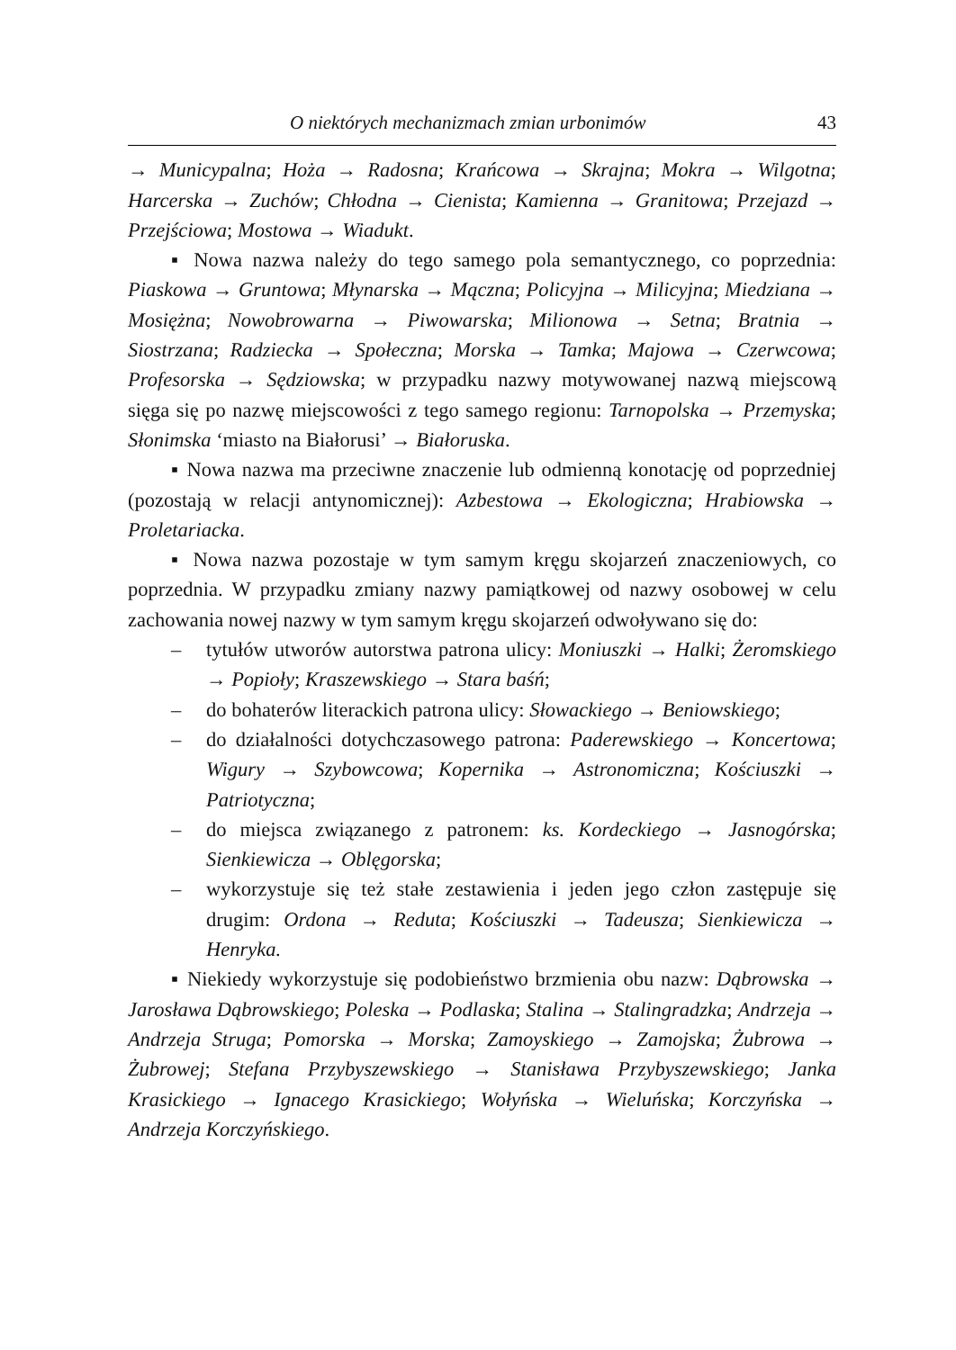O niektórych mechanizmach zmian urbonimów 43
→ Municypalna; Hoża → Radosna; Krańcowa → Skrajna; Mokra → Wilgotna; Harcerska → Zuchów; Chłodna → Cienista; Kamienna → Granitowa; Przejazd → Przejściowa; Mostowa → Wiadukt.
▪ Nowa nazwa należy do tego samego pola semantycznego, co poprzednia: Piaskowa → Gruntowa; Młynarska → Mączna; Policyjna → Milicyjna; Miedziana → Mosiężna; Nowobrowarna → Piwowarska; Milionowa → Setna; Bratnia → Siostrzana; Radziecka → Społeczna; Morska → Tamka; Majowa → Czerwcowa; Profesorska → Sędziowska; w przypadku nazwy motywowanej nazwą miejscową sięga się po nazwę miejscowości z tego samego regionu: Tarnopolska → Przemyska; Słonimska ‘miasto na Białorusi’ → Białoruska.
▪ Nowa nazwa ma przeciwne znaczenie lub odmienną konotację od poprzedniej (pozostają w relacji antynomicznej): Azbestowa → Ekologiczna; Hrabiowska → Proletariacka.
▪ Nowa nazwa pozostaje w tym samym kręgu skojarzeń znaczeniowych, co poprzednia. W przypadku zmiany nazwy pamiątkowej od nazwy osobowej w celu zachowania nowej nazwy w tym samym kręgu skojarzeń odwoływano się do:
– tytułów utworów autorstwa patrona ulicy: Moniuszki → Halki; Żeromskiego → Popioły; Kraszewskiego → Stara baśń;
– do bohaterów literackich patrona ulicy: Słowackiego → Beniowskiego;
– do działalności dotychczasowego patrona: Paderewskiego → Koncertowa; Wigury → Szybowcowa; Kopernika → Astronomiczna; Kościuszki → Patriotyczna;
– do miejsca związanego z patronem: ks. Kordeckiego → Jasnogórska; Sienkiewicza → Oblęgorska;
– wykorzystuje się też stałe zestawienia i jeden jego człon zastępuje się drugim: Ordona → Reduta; Kościuszki → Tadeusza; Sienkiewicza → Henryka.
▪ Niekiedy wykorzystuje się podobieństwo brzmienia obu nazw: Dąbrowska → Jarosława Dąbrowskiego; Poleska → Podlaska; Stalina → Stalingradzka; Andrzeja → Andrzeja Struga; Pomorska → Morska; Zamoyskiego → Zamojska; Żubrowa → Żubrowej; Stefana Przybyszewskiego → Stanisława Przybyszewskiego; Janka Krasickiego → Ignacego Krasickiego; Wołyńska → Wieluńska; Korczyńska → Andrzeja Korczyńskiego.